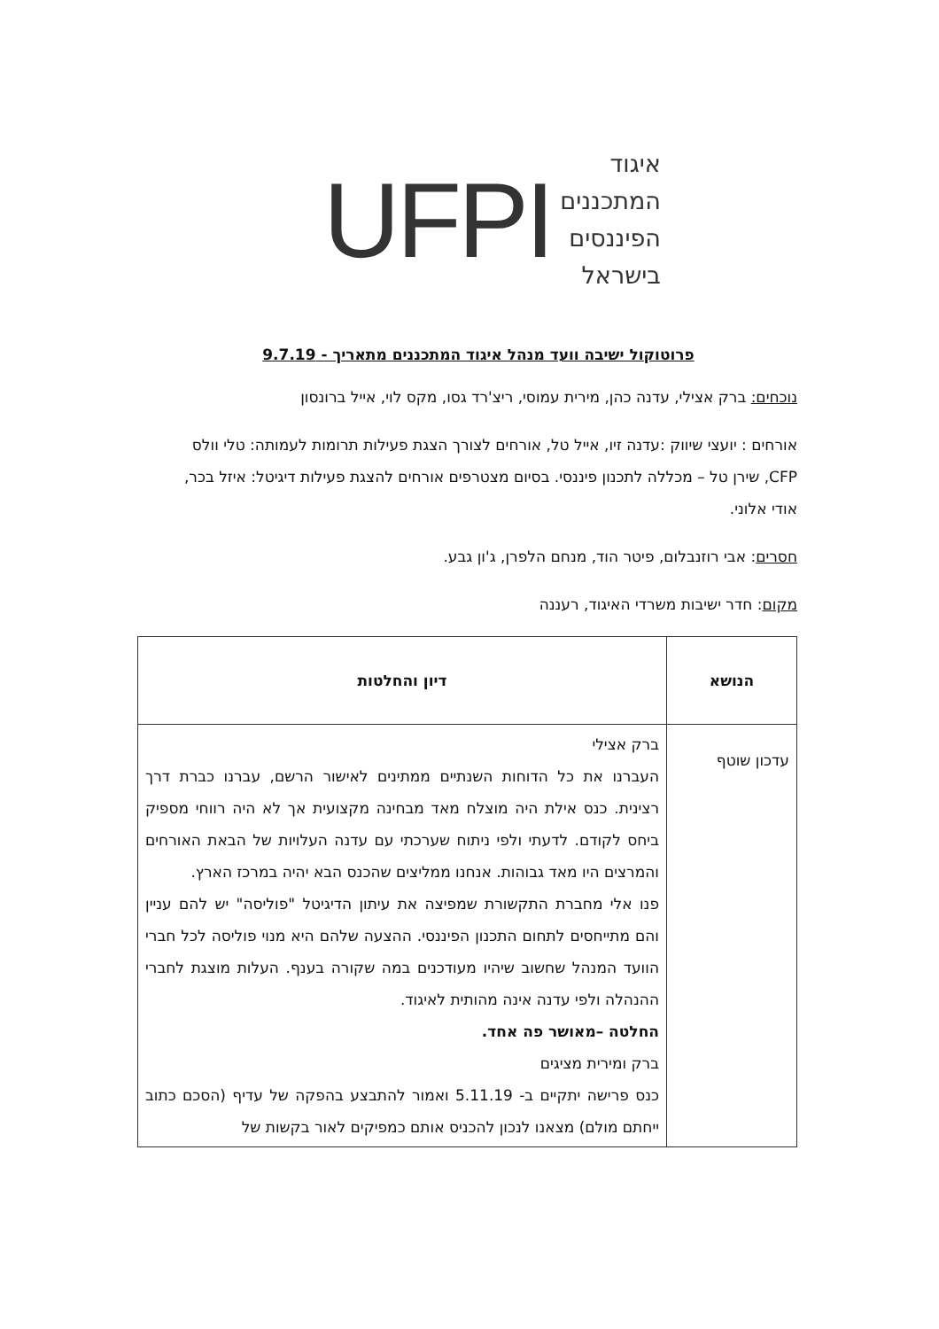UFPI
איגוד
המתכננים
הפיננסים
בישראל
פרוטוקול ישיבה וועד מנהל איגוד המתכננים מתאריך - 9.7.19
נוכחים: ברק אצילי, עדנה כהן, מירית עמוסי, ריצ'רד גסו, מקס לוי, אייל ברונסון
אורחים : יועצי שיווק :עדנה זיו, אייל טל, אורחים לצורך הצגת פעילות תרומות לעמותה: טלי וולס CFP, שירן טל – מכללה לתכנון פיננסי. בסיום מצטרפים אורחים להצגת פעילות דיגיטל: איזל בכר, אודי אלוני.
חסרים: אבי רוזנבלום, פיטר הוד, מנחם הלפרן, ג'ון גבע.
מקום: חדר ישיבות משרדי האיגוד, רעננה
| הנושא | דיון והחלטות |
| --- | --- |
| עדכון שוטף | ברק אצילי העברנו את כל הדוחות השנתיים ממתינים לאישור הרשם, עברנו כברת דרך רצינית. כנס אילת היה מוצלח מאד מבחינה מקצועית אך לא היה רווחי מספיק ביחס לקודם. לדעתי ולפי ניתוח שערכתי עם עדנה העלויות של הבאת האורחים והמרצים היו מאד גבוהות. אנחנו ממליצים שהכנס הבא יהיה במרכז הארץ. פנו אלי מחברת התקשורת שמפיצה את עיתון הדיגיטל "פוליסה" יש להם עניין והם מתייחסים לתחום התכנון הפיננסי. ההצעה שלהם היא מנוי פוליסה לכל חברי הוועד המנהל שחשוב שיהיו מעודכנים במה שקורה בענף. העלות מוצגת לחברי ההנהלה ולפי עדנה אינה מהותית לאיגוד. החלטה –מאושר פה אחד. ברק ומירית מציגים כנס פרישה יתקיים ב- 5.11.19 ואמור להתבצע בהפקה של עדיף (הסכם כתוב ייחתם מולם) מצאנו לנכון להכניס אותם כמפיקים לאור בקשות של |